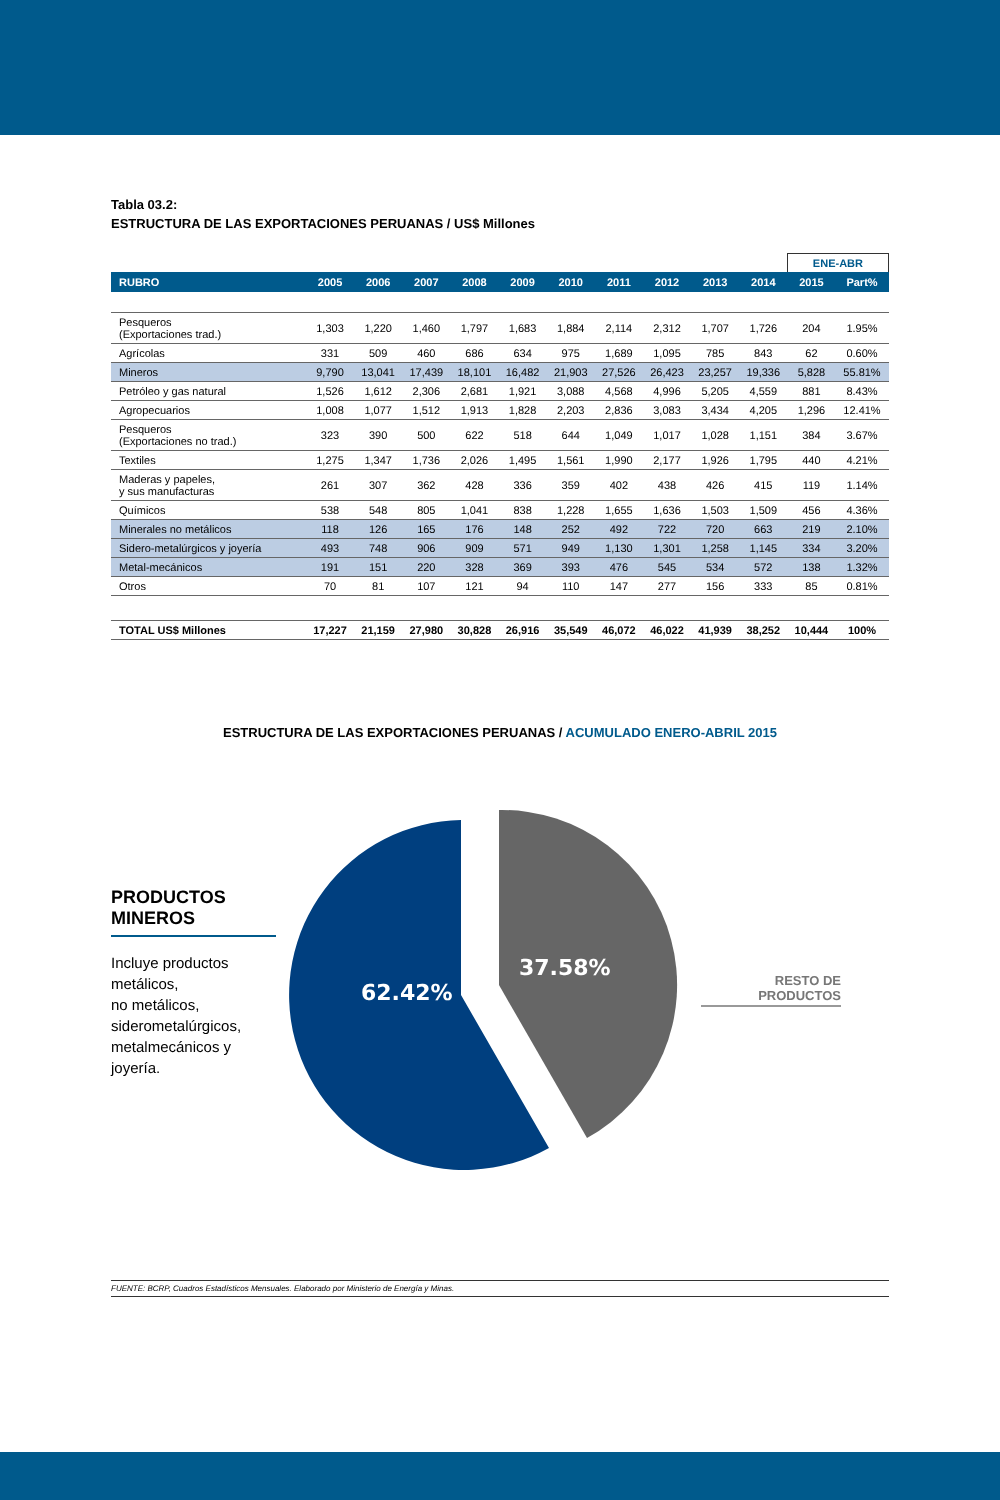Tabla 03.2:
ESTRUCTURA DE LAS EXPORTACIONES PERUANAS / US$ Millones
| | | | | | | | | | | | ENE-ABR | |
| RUBRO | 2005 | 2006 | 2007 | 2008 | 2009 | 2010 | 2011 | 2012 | 2013 | 2014 | 2015 | Part% |
| Pesqueros (Exportaciones trad.) | 1,303 | 1,220 | 1,460 | 1,797 | 1,683 | 1,884 | 2,114 | 2,312 | 1,707 | 1,726 | 204 | 1.95% |
| Agrícolas | 331 | 509 | 460 | 686 | 634 | 975 | 1,689 | 1,095 | 785 | 843 | 62 | 0.60% |
| Mineros | 9,790 | 13,041 | 17,439 | 18,101 | 16,482 | 21,903 | 27,526 | 26,423 | 23,257 | 19,336 | 5,828 | 55.81% |
| Petróleo y gas natural | 1,526 | 1,612 | 2,306 | 2,681 | 1,921 | 3,088 | 4,568 | 4,996 | 5,205 | 4,559 | 881 | 8.43% |
| Agropecuarios | 1,008 | 1,077 | 1,512 | 1,913 | 1,828 | 2,203 | 2,836 | 3,083 | 3,434 | 4,205 | 1,296 | 12.41% |
| Pesqueros (Exportaciones no trad.) | 323 | 390 | 500 | 622 | 518 | 644 | 1,049 | 1,017 | 1,028 | 1,151 | 384 | 3.67% |
| Textiles | 1,275 | 1,347 | 1,736 | 2,026 | 1,495 | 1,561 | 1,990 | 2,177 | 1,926 | 1,795 | 440 | 4.21% |
| Maderas y papeles, y sus manufacturas | 261 | 307 | 362 | 428 | 336 | 359 | 402 | 438 | 426 | 415 | 119 | 1.14% |
| Químicos | 538 | 548 | 805 | 1,041 | 838 | 1,228 | 1,655 | 1,636 | 1,503 | 1,509 | 456 | 4.36% |
| Minerales no metálicos | 118 | 126 | 165 | 176 | 148 | 252 | 492 | 722 | 720 | 663 | 219 | 2.10% |
| Sidero-metalúrgicos y joyería | 493 | 748 | 906 | 909 | 571 | 949 | 1,130 | 1,301 | 1,258 | 1,145 | 334 | 3.20% |
| Metal-mecánicos | 191 | 151 | 220 | 328 | 369 | 393 | 476 | 545 | 534 | 572 | 138 | 1.32% |
| Otros | 70 | 81 | 107 | 121 | 94 | 110 | 147 | 277 | 156 | 333 | 85 | 0.81% |
| TOTAL US$ Millones | 17,227 | 21,159 | 27,980 | 30,828 | 26,916 | 35,549 | 46,072 | 46,022 | 41,939 | 38,252 | 10,444 | 100% |
ESTRUCTURA DE LAS EXPORTACIONES PERUANAS / ACUMULADO ENERO-ABRIL 2015
PRODUCTOS MINEROS
Incluye productos metálicos,
no metálicos,
siderometalúrgicos,
metalmecánicos y
joyería.
62.42%
37.58%
RESTO DE PRODUCTOS
FUENTE: BCRP, Cuadros Estadísticos Mensuales. Elaborado por Ministerio de Energía y Minas.